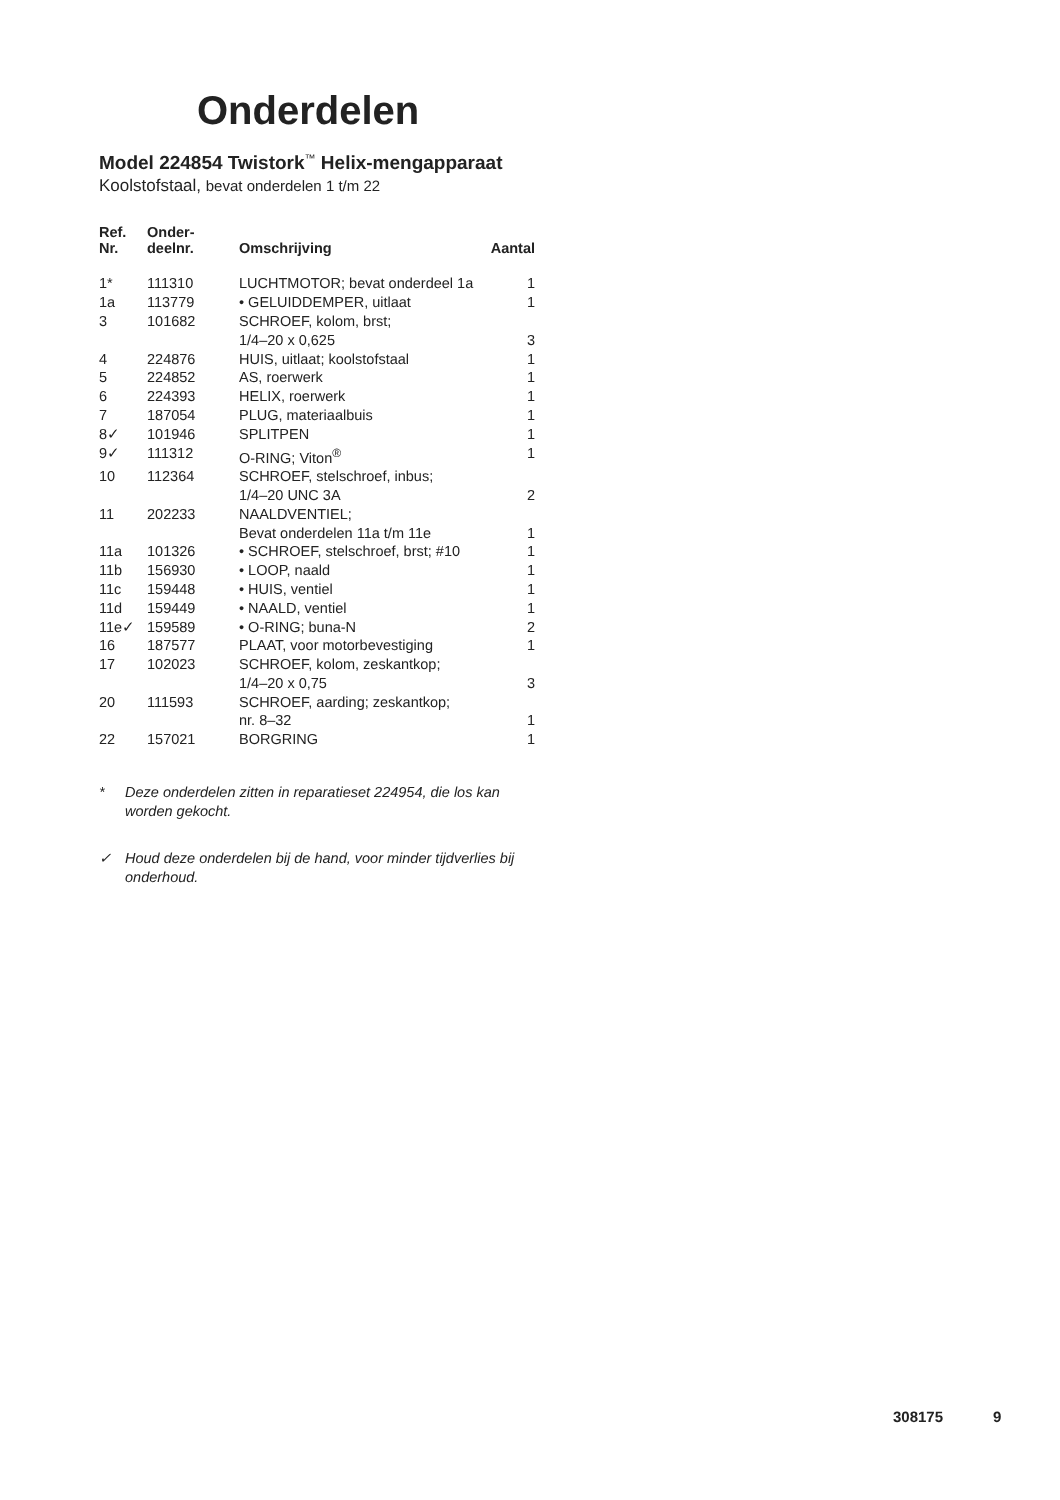Onderdelen
Model 224854 Twistork<sup>™</sup> Helix-mengapparaat
Koolstofstaal, bevat onderdelen 1 t/m 22
| Ref. Nr. | Onder- deelnr. | Omschrijving | Aantal |
| --- | --- | --- | --- |
| 1* | 111310 | LUCHTMOTOR; bevat onderdeel 1a | 1 |
| 1a | 113779 | • GELUIDDEMPER, uitlaat | 1 |
| 3 | 101682 | SCHROEF, kolom, brst; 1/4–20 x 0,625 | 3 |
| 4 | 224876 | HUIS, uitlaat; koolstofstaal | 1 |
| 5 | 224852 | AS, roerwerk | 1 |
| 6 | 224393 | HELIX, roerwerk | 1 |
| 7 | 187054 | PLUG, materiaalbuis | 1 |
| 8✓ | 101946 | SPLITPEN | 1 |
| 9✓ | 111312 | O-RING; Viton<sup>®</sup> | 1 |
| 10 | 112364 | SCHROEF, stelschroef, inbus; 1/4–20 UNC 3A | 2 |
| 11 | 202233 | NAALDVENTIEL; Bevat onderdelen 11a t/m 11e | 1 |
| 11a | 101326 | • SCHROEF, stelschroef, brst; #10 | 1 |
| 11b | 156930 | • LOOP, naald | 1 |
| 11c | 159448 | • HUIS, ventiel | 1 |
| 11d | 159449 | • NAALD, ventiel | 1 |
| 11e✓ | 159589 | • O-RING; buna-N | 2 |
| 16 | 187577 | PLAAT, voor motorbevestiging | 1 |
| 17 | 102023 | SCHROEF, kolom, zeskantkop; 1/4–20 x 0,75 | 3 |
| 20 | 111593 | SCHROEF, aarding; zeskantkop; nr. 8–32 | 1 |
| 22 | 157021 | BORGRING | 1 |
* Deze onderdelen zitten in reparatieset 224954, die los kan worden gekocht.
✓ Houd deze onderdelen bij de hand, voor minder tijdverlies bij onderhoud.
308175 9